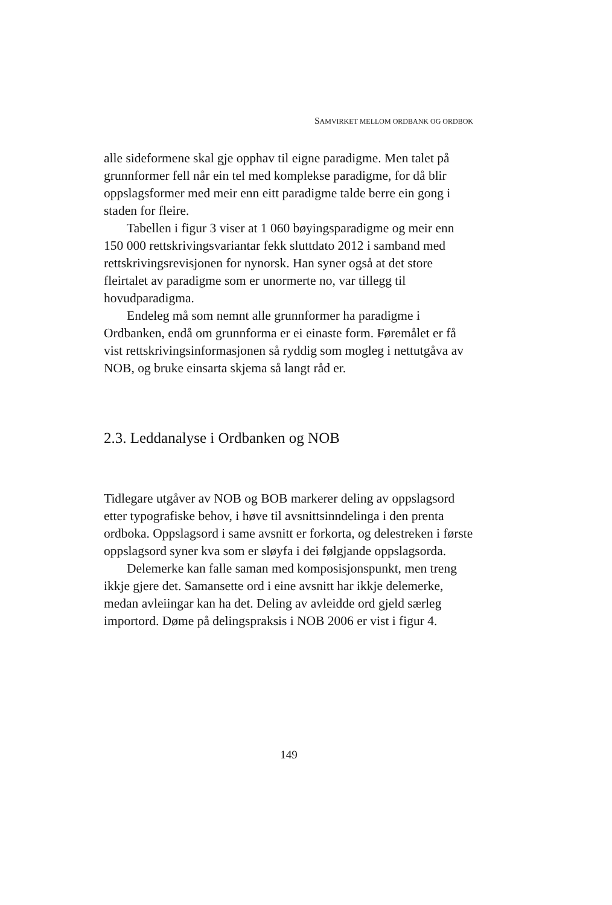SAMVIRKET MELLOM ORDBANK OG ORDBOK
alle sideformene skal gje opphav til eigne paradigme. Men talet på grunnformer fell når ein tel med komplekse paradigme, for då blir oppslagsformer med meir enn eitt paradigme talde berre ein gong i staden for fleire.
Tabellen i figur 3 viser at 1 060 bøyingsparadigme og meir enn 150 000 rettskrivingsvariantar fekk sluttdato 2012 i samband med rettskrivingsrevisjonen for nynorsk. Han syner også at det store fleirtalet av paradigme som er unormerte no, var tillegg til hovudparadigma.
Endeleg må som nemnt alle grunnformer ha paradigme i Ordbanken, endå om grunnforma er ei einaste form. Føremålet er få vist rettskrivingsinformasjonen så ryddig som mogleg i nettutgåva av NOB, og bruke einsarta skjema så langt råd er.
2.3. Leddanalyse i Ordbanken og NOB
Tidlegare utgåver av NOB og BOB markerer deling av oppslagsord etter typografiske behov, i høve til avsnittsinndelinga i den prenta ordboka. Oppslagsord i same avsnitt er forkorta, og delestreken i første oppslagsord syner kva som er sløyfa i dei følgjande oppslagsorda.
Delemerke kan falle saman med komposisjonspunkt, men treng ikkje gjere det. Samansette ord i eine avsnitt har ikkje delemerke, medan avleiingar kan ha det. Deling av avleidde ord gjeld særleg importord. Døme på delingspraksis i NOB 2006 er vist i figur 4.
149